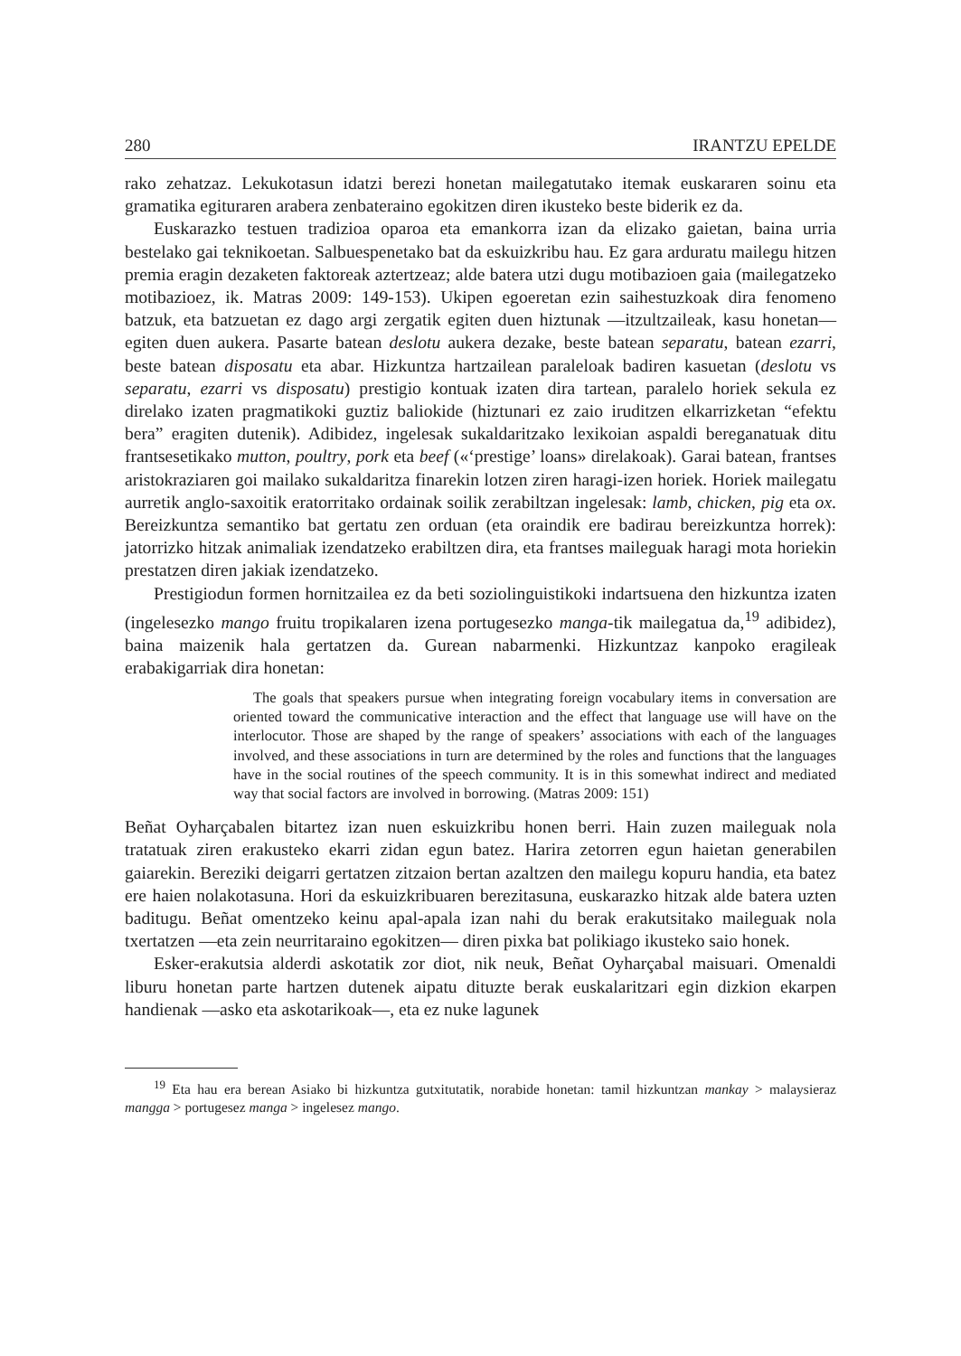280 IRANTZU EPELDE
rako zehatzaz. Lekukotasun idatzi berezi honetan mailegatutako itemak euskararen soinu eta gramatika egituraren arabera zenbateraino egokitzen diren ikusteko beste biderik ez da.
Euskarazko testuen tradizioa oparoa eta emankorra izan da elizako gaietan, baina urria bestelako gai teknikoetan. Salbuespenetako bat da eskuizkribu hau. Ez gara arduratu mailegu hitzen premia eragin dezaketen faktoreak aztertzeaz; alde batera utzi dugu motibazioen gaia (mailegatzeko motibazioez, ik. Matras 2009: 149-153). Ukipen egoeretan ezin saihestuzkoak dira fenomeno batzuk, eta batzuetan ez dago argi zergatik egiten duen hiztunak —itzultzaileak, kasu honetan— egiten duen aukera. Pasarte batean deslotu aukera dezake, beste batean separatu, batean ezarri, beste batean disposatu eta abar. Hizkuntza hartzailean paraleloak badiren kasuetan (deslotu vs separatu, ezarri vs disposatu) prestigio kontuak izaten dira tartean, paralelo horiek sekula ez direlako izaten pragmatikoki guztiz baliokide (hiztunari ez zaio iruditzen elkarrizketan “efektu bera” eragiten dutenik). Adibidez, ingelesak sukaldaritzako lexikoian aspaldi bereganatuak ditu frantsesetikako mutton, poultry, pork eta beef («‘prestige’ loans» direlakoak). Garai batean, frantses aristokraziaren goi mailako sukaldaritza finarekin lotzen ziren haragi-izen horiek. Horiek mailegatu aurretik anglo-saxoitik eratorritako ordainak soilik zerabiltzan ingelesak: lamb, chicken, pig eta ox. Bereizkuntza semantiko bat gertatu zen orduan (eta oraindik ere badirau bereizkuntza horrek): jatorrizko hitzak animaliak izendatzeko erabiltzen dira, eta frantses maileguak haragi mota horiekin prestatzen diren jakiak izendatzeko.
Prestigiodun formen hornitzailea ez da beti soziolinguistikoki indartsuena den hizkuntza izaten (ingelesezko mango fruitu tropikalaren izena portugesezko manga-tik mailegatua da,<sup>19</sup> adibidez), baina maizenik hala gertatzen da. Gurean nabarmenki. Hizkuntzaz kanpoko eragileak erabakigarriak dira honetan:
The goals that speakers pursue when integrating foreign vocabulary items in conversation are oriented toward the communicative interaction and the effect that language use will have on the interlocutor. Those are shaped by the range of speakers’ associations with each of the languages involved, and these associations in turn are determined by the roles and functions that the languages have in the social routines of the speech community. It is in this somewhat indirect and mediated way that social factors are involved in borrowing. (Matras 2009: 151)
Beñat Oyharçabalen bitartez izan nuen eskuizkribu honen berri. Hain zuzen maileguak nola tratatuak ziren erakusteko ekarri zidan egun batez. Harira zetorren egun haietan generabilen gaiarekin. Bereziki deigarri gertatzen zitzaion bertan azaltzen den mailegu kopuru handia, eta batez ere haien nolakotasuna. Hori da eskuizkribuaren berezitasuna, euskarazko hitzak alde batera uzten baditugu. Beñat omentzeko keinu apal-apala izan nahi du berak erakutsitako maileguak nola txertatzen —eta zein neurritaraino egokitzen— diren pixka bat polikiago ikusteko saio honek.
Esker-erakutsia alderdi askotatik zor diot, nik neuk, Beñat Oyharçabal maisuari. Omenaldi liburu honetan parte hartzen dutenek aipatu dituzte berak euskalaritzari egin dizkion ekarpen handienak —asko eta askotarikoak—, eta ez nuke lagunek
<sup>19</sup> Eta hau era berean Asiako bi hizkuntza gutxitutatik, norabide honetan: tamil hizkuntzan mankay > malaysieraz mangga > portugesez manga > ingelesez mango.